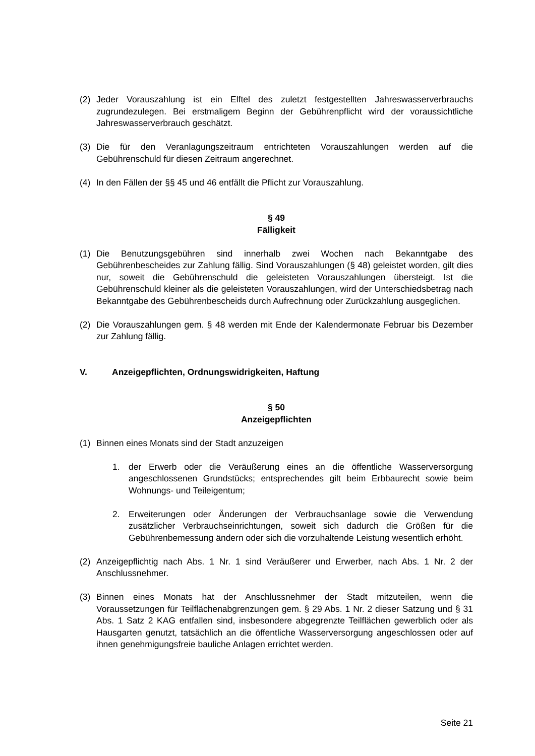(2) Jeder Vorauszahlung ist ein Elftel des zuletzt festgestellten Jahreswasserverbrauchs zugrundezulegen. Bei erstmaligem Beginn der Gebührenpflicht wird der voraussichtliche Jahreswasserverbrauch geschätzt.
(3) Die für den Veranlagungszeitraum entrichteten Vorauszahlungen werden auf die Gebührenschuld für diesen Zeitraum angerechnet.
(4) In den Fällen der §§ 45 und 46 entfällt die Pflicht zur Vorauszahlung.
§ 49
Fälligkeit
(1) Die Benutzungsgebühren sind innerhalb zwei Wochen nach Bekanntgabe des Gebührenbescheides zur Zahlung fällig. Sind Vorauszahlungen (§ 48) geleistet worden, gilt dies nur, soweit die Gebührenschuld die geleisteten Vorauszahlungen übersteigt. Ist die Gebührenschuld kleiner als die geleisteten Vorauszahlungen, wird der Unterschiedsbetrag nach Bekanntgabe des Gebührenbescheids durch Aufrechnung oder Zurückzahlung ausgeglichen.
(2) Die Vorauszahlungen gem. § 48 werden mit Ende der Kalendermonate Februar bis Dezember zur Zahlung fällig.
V. Anzeigepflichten, Ordnungswidrigkeiten, Haftung
§ 50
Anzeigepflichten
(1) Binnen eines Monats sind der Stadt anzuzeigen
1. der Erwerb oder die Veräußerung eines an die öffentliche Wasserversorgung angeschlossenen Grundstücks; entsprechendes gilt beim Erbbaurecht sowie beim Wohnungs- und Teileigentum;
2. Erweiterungen oder Änderungen der Verbrauchsanlage sowie die Verwendung zusätzlicher Verbrauchseinrichtungen, soweit sich dadurch die Größen für die Gebührenbemessung ändern oder sich die vorzuhaltende Leistung wesentlich erhöht.
(2) Anzeigepflichtig nach Abs. 1 Nr. 1 sind Veräußerer und Erwerber, nach Abs. 1 Nr. 2 der Anschlussnehmer.
(3) Binnen eines Monats hat der Anschlussnehmer der Stadt mitzuteilen, wenn die Voraussetzungen für Teilflächenabgrenzungen gem. § 29 Abs. 1 Nr. 2 dieser Satzung und § 31 Abs. 1 Satz 2 KAG entfallen sind, insbesondere abgegrenzte Teilflächen gewerblich oder als Hausgarten genutzt, tatsächlich an die öffentliche Wasserversorgung angeschlossen oder auf ihnen genehmigungsfreie bauliche Anlagen errichtet werden.
Seite 21